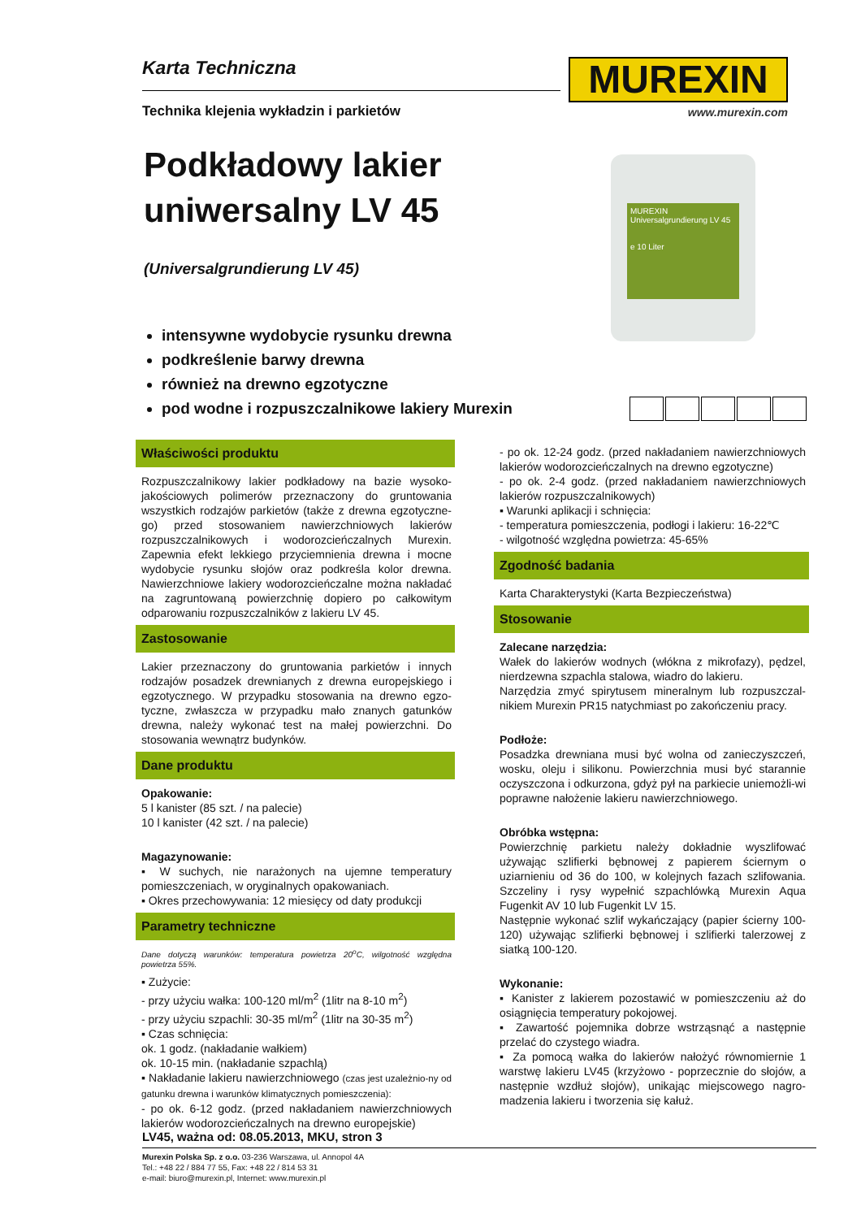Karta Techniczna
Technika klejenia wykładzin i parkietów
MUREXIN
www.murexin.com
Podkładowy lakier
uniwersalny LV 45
(Universalgrundierung LV 45)
MUREXIN
Universalgrundierung LV 45
e 10 Liter
intensywne wydobycie rysunku drewna
podkreślenie barwy drewna
również na drewno egzotyczne
pod wodne i rozpuszczalnikowe lakiery Murexin
Właściwości produktu
Rozpuszczalnikowy lakier podkładowy na bazie wysoko-jakościowych polimerów przeznaczony do gruntowania wszystkich rodzajów parkietów (także z drewna egzotyczne-go) przed stosowaniem nawierzchniowych lakierów rozpuszczalnikowych i wodorozcieńczalnych Murexin. Zapewnia efekt lekkiego przyciemnienia drewna i mocne wydobycie rysunku słojów oraz podkreśla kolor drewna. Nawierzchniowe lakiery wodorozcieńczalne można nakładać na zagruntowaną powierzchnię dopiero po całkowitym odparowaniu rozpuszczalników z lakieru LV 45.
Zastosowanie
Lakier przeznaczony do gruntowania parkietów i innych rodzajów posadzek drewnianych z drewna europejskiego i egzotycznego. W przypadku stosowania na drewno egzo-tyczne, zwłaszcza w przypadku mało znanych gatunków drewna, należy wykonać test na małej powierzchni. Do stosowania wewnątrz budynków.
Dane produktu
Opakowanie:
5 l kanister (85 szt. / na palecie)
10 l kanister (42 szt. / na palecie)
Magazynowanie:
▪ W suchych, nie narażonych na ujemne temperatury pomieszczeniach, w oryginalnych opakowaniach.
▪ Okres przechowywania: 12 miesięcy od daty produkcji
Parametry techniczne
Dane dotyczą warunków: temperatura powietrza 20<sup>o</sup>C, wilgotność względna powietrza 55%.
▪ Zużycie:
- przy użyciu wałka: 100-120 ml/m<sup>2</sup> (1litr na 8-10 m<sup>2</sup>)
- przy użyciu szpachli: 30-35 ml/m<sup>2</sup> (1litr na 30-35 m<sup>2</sup>)
▪ Czas schnięcia:
ok. 1 godz. (nakładanie wałkiem)
ok. 10-15 min. (nakładanie szpachlą)
▪ Nakładanie lakieru nawierzchniowego (czas jest uzależnio-ny od gatunku drewna i warunków klimatycznych pomieszczenia):
- po ok. 6-12 godz. (przed nakładaniem nawierzchniowych lakierów wodorozcieńczalnych na drewno europejskie)
- po ok. 12-24 godz. (przed nakładaniem nawierzchniowych lakierów wodorozcieńczalnych na drewno egzotyczne)
- po ok. 2-4 godz. (przed nakładaniem nawierzchniowych lakierów rozpuszczalnikowych)
▪ Warunki aplikacji i schnięcia:
- temperatura pomieszczenia, podłogi i lakieru: 16-22℃
- wilgotność względna powietrza: 45-65%
Zgodność badania
Karta Charakterystyki (Karta Bezpieczeństwa)
Stosowanie
Zalecane narzędzia:
Wałek do lakierów wodnych (włókna z mikrofazy), pędzel, nierdzewna szpachla stalowa, wiadro do lakieru.
Narzędzia zmyć spirytusem mineralnym lub rozpuszczal-nikiem Murexin PR15 natychmiast po zakończeniu pracy.
Podłoże:
Posadzka drewniana musi być wolna od zanieczyszczeń, wosku, oleju i silikonu. Powierzchnia musi być starannie oczyszczona i odkurzona, gdyż pył na parkiecie uniemożli-wi poprawne nałożenie lakieru nawierzchniowego.
Obróbka wstępna:
Powierzchnię parkietu należy dokładnie wyszlifować używając szlifierki bębnowej z papierem ściernym o uziarnieniu od 36 do 100, w kolejnych fazach szlifowania. Szczeliny i rysy wypełnić szpachlówką Murexin Aqua Fugenkit AV 10 lub Fugenkit LV 15.
Następnie wykonać szlif wykańczający (papier ścierny 100-120) używając szlifierki bębnowej i szlifierki talerzowej z siatką 100-120.
Wykonanie:
▪ Kanister z lakierem pozostawić w pomieszczeniu aż do osiągnięcia temperatury pokojowej.
▪ Zawartość pojemnika dobrze wstrząsnąć a następnie przelać do czystego wiadra.
▪ Za pomocą wałka do lakierów nałożyć równomiernie 1 warstwę lakieru LV45 (krzyżowo - poprzecznie do słojów, a następnie wzdłuż słojów), unikając miejscowego nagro-madzenia lakieru i tworzenia się kałuż.
LV45, ważna od: 08.05.2013, MKU, stron 3
Murexin Polska Sp. z o.o. 03-236 Warszawa, ul. Annopol 4A
Tel.: +48 22 / 884 77 55, Fax: +48 22 / 814 53 31
e-mail: biuro@murexin.pl, Internet: www.murexin.pl